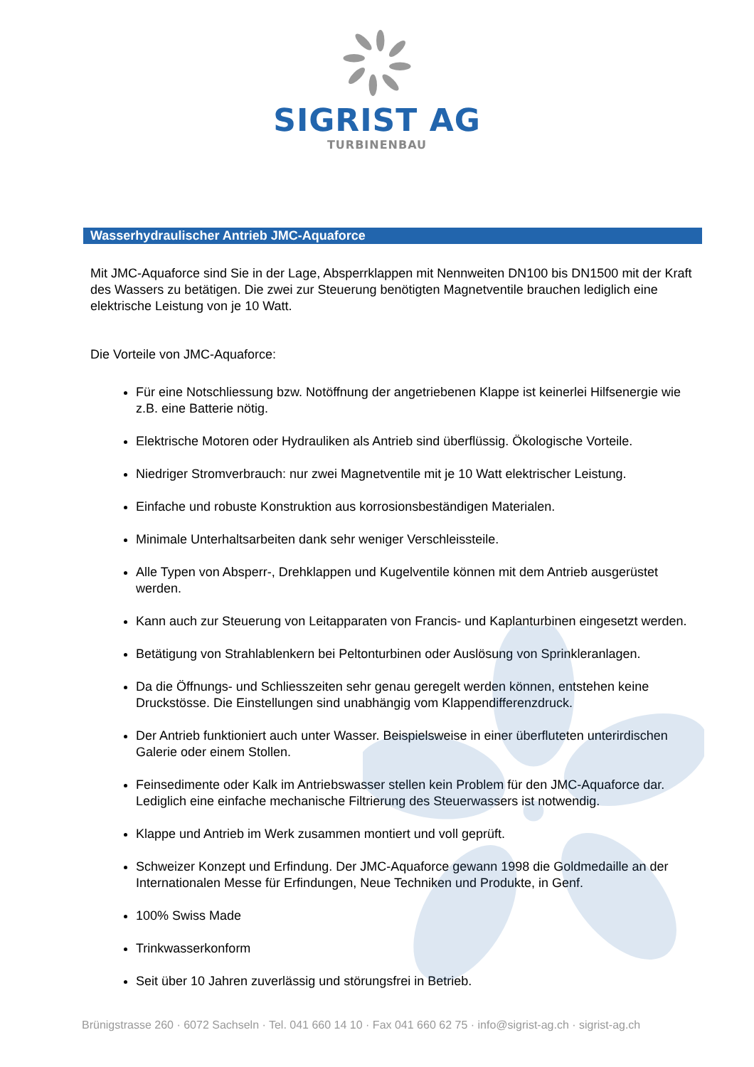SIGRIST AG
TURBINENBAU
Wasserhydraulischer Antrieb JMC-Aquaforce
Mit JMC-Aquaforce sind Sie in der Lage, Absperrklappen mit Nennweiten DN100 bis DN1500 mit der Kraft des Wassers zu betätigen. Die zwei zur Steuerung benötigten Magnetventile brauchen lediglich eine elektrische Leistung von je 10 Watt.
Die Vorteile von JMC-Aquaforce:
Für eine Notschliessung bzw. Notöffnung der angetriebenen Klappe ist keinerlei Hilfsenergie wie z.B. eine Batterie nötig.
Elektrische Motoren oder Hydrauliken als Antrieb sind überflüssig. Ökologische Vorteile.
Niedriger Stromverbrauch: nur zwei Magnetventile mit je 10 Watt elektrischer Leistung.
Einfache und robuste Konstruktion aus korrosionsbeständigen Materialen.
Minimale Unterhaltsarbeiten dank sehr weniger Verschleissteile.
Alle Typen von Absperr-, Drehklappen und Kugelventile können mit dem Antrieb ausgerüstet werden.
Kann auch zur Steuerung von Leitapparaten von Francis- und Kaplanturbinen eingesetzt werden.
Betätigung von Strahlablenkern bei Peltonturbinen oder Auslösung von Sprinkleranlagen.
Da die Öffnungs- und Schliesszeiten sehr genau geregelt werden können, entstehen keine Druckstösse. Die Einstellungen sind unabhängig vom Klappendifferenzdruck.
Der Antrieb funktioniert auch unter Wasser. Beispielsweise in einer überfluteten unterirdischen Galerie oder einem Stollen.
Feinsedimente oder Kalk im Antriebswasser stellen kein Problem für den JMC-Aquaforce dar. Lediglich eine einfache mechanische Filtrierung des Steuerwassers ist notwendig.
Klappe und Antrieb im Werk zusammen montiert und voll geprüft.
Schweizer Konzept und Erfindung. Der JMC-Aquaforce gewann 1998 die Goldmedaille an der Internationalen Messe für Erfindungen, Neue Techniken und Produkte, in Genf.
100% Swiss Made
Trinkwasserkonform
Seit über 10 Jahren zuverlässig und störungsfrei in Betrieb.
Brünigstrasse 260 · 6072 Sachseln · Tel. 041 660 14 10 · Fax 041 660 62 75 · info@sigrist-ag.ch · sigrist-ag.ch